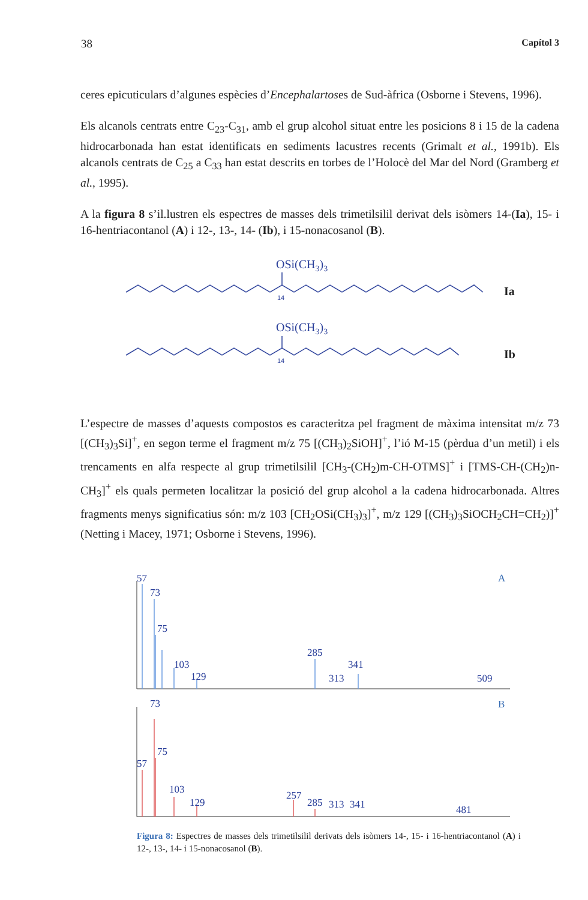38 Capítol 3
ceres epicuticulars d’algunes espècies d’Encephalartoses de Sud-àfrica (Osborne i Stevens, 1996).
Els alcanols centrats entre C<sub>23</sub>-C<sub>31</sub>, amb el grup alcohol situat entre les posicions 8 i 15 de la cadena hidrocarbonada han estat identificats en sediments lacustres recents (Grimalt et al., 1991b). Els alcanols centrats de C<sub>25</sub> a C<sub>33</sub> han estat descrits en torbes de l’Holocè del Mar del Nord (Gramberg et al., 1995).
A la figura 8 s’il.lustren els espectres de masses dels trimetilsilil derivat dels isòmers 14-(Ia), 15- i 16-hentriacontanol (A) i 12-, 13-, 14- (Ib), i 15-nonacosanol (B).
OSi(CH3)3
OSi(CH3)3
14
14
Ia
Ib
L’espectre de masses d’aquests compostos es caracteritza pel fragment de màxima intensitat m/z 73 [(CH<sub>3</sub>)<sub>3</sub>Si]<sup>+</sup>, en segon terme el fragment m/z 75 [(CH<sub>3</sub>)<sub>2</sub>SiOH]<sup>+</sup>, l’ió M-15 (pèrdua d’un metil) i els trencaments en alfa respecte al grup trimetilsilil [CH<sub>3</sub>-(CH<sub>2</sub>)m-CH-OTMS]<sup>+</sup> i [TMS-CH-(CH<sub>2</sub>)n-CH<sub>3</sub>]<sup>+</sup> els quals permeten localitzar la posició del grup alcohol a la cadena hidrocarbonada. Altres fragments menys significatius són: m/z 103 [CH<sub>2</sub>OSi(CH<sub>3</sub>)<sub>3</sub>]<sup>+</sup>, m/z 129 [(CH<sub>3</sub>)<sub>3</sub>SiOCH<sub>2</sub>CH=CH<sub>2</sub>)]<sup>+</sup> (Netting i Macey, 1971; Osborne i Stevens, 1996).
57
73
75
103
129
285
341
313
509
A
73
75
57
103
129
257
285
313
341
481
B
Figura 8: Espectres de masses dels trimetilsilil derivats dels isòmers 14-, 15- i 16-hentriacontanol (A) i 12-, 13-, 14- i 15-nonacosanol (B).